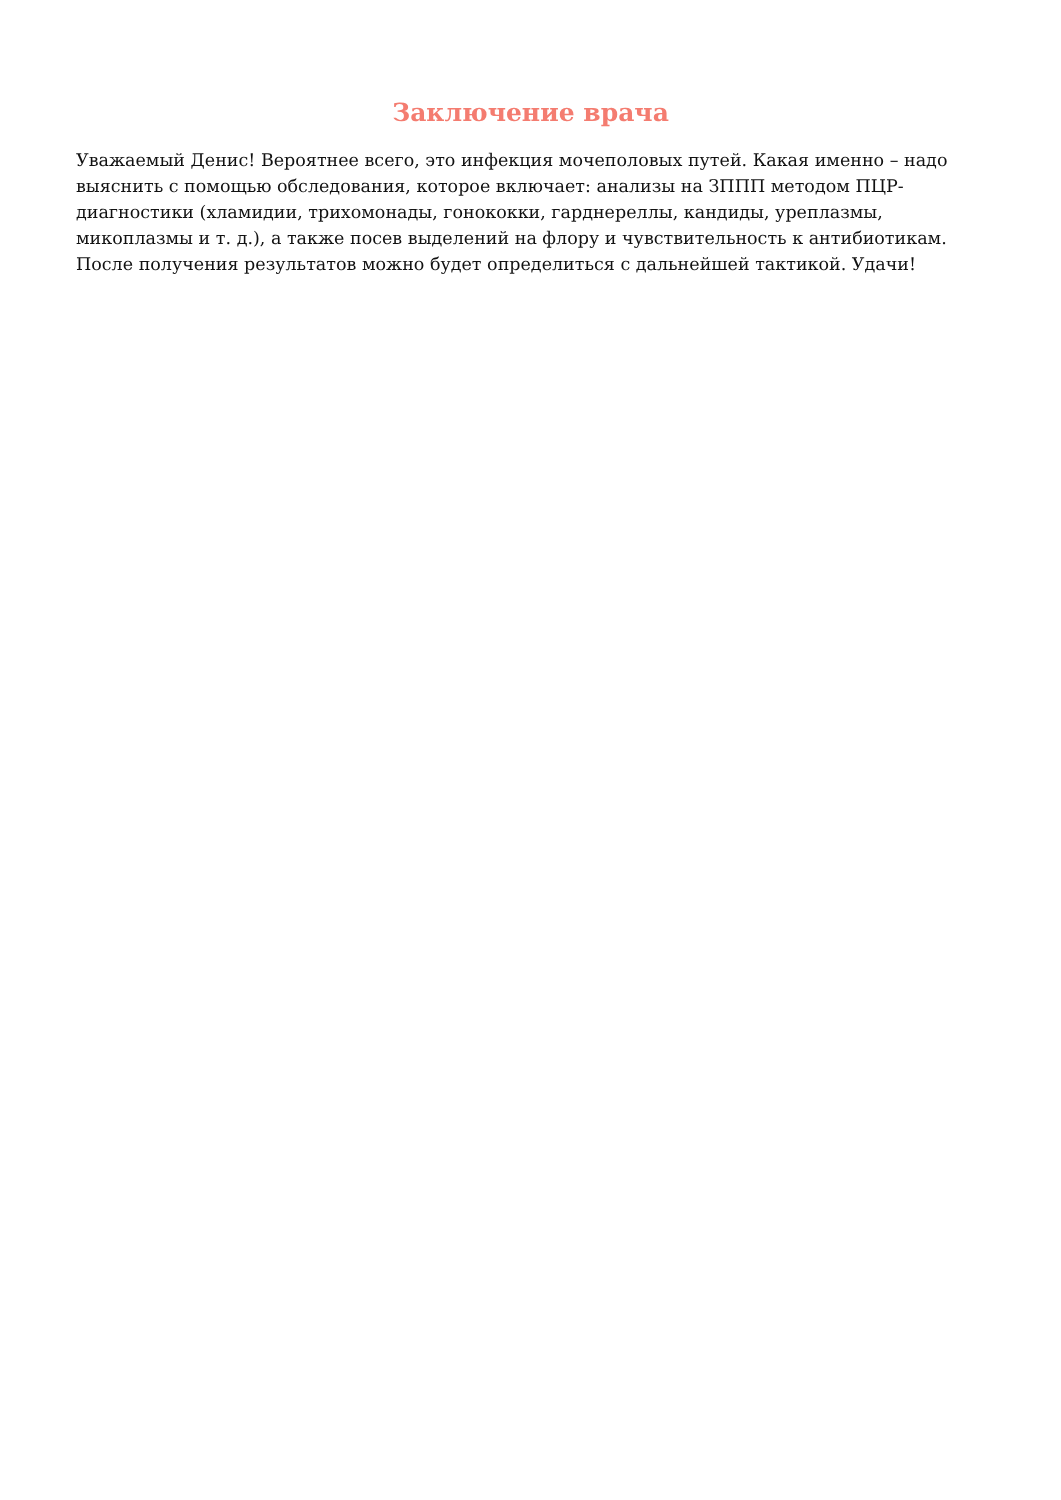Заключение врача
Уважаемый Денис! Вероятнее всего, это инфекция мочеполовых путей. Какая именно – надо выяснить с помощью обследования, которое включает: анализы на ЗППП методом ПЦР-диагностики (хламидии, трихомонады, гонококки, гарднереллы, кандиды, уреплазмы, микоплазмы и т. д.), а также посев выделений на флору и чувствительность к антибиотикам. После получения результатов можно будет определиться с дальнейшей тактикой. Удачи!